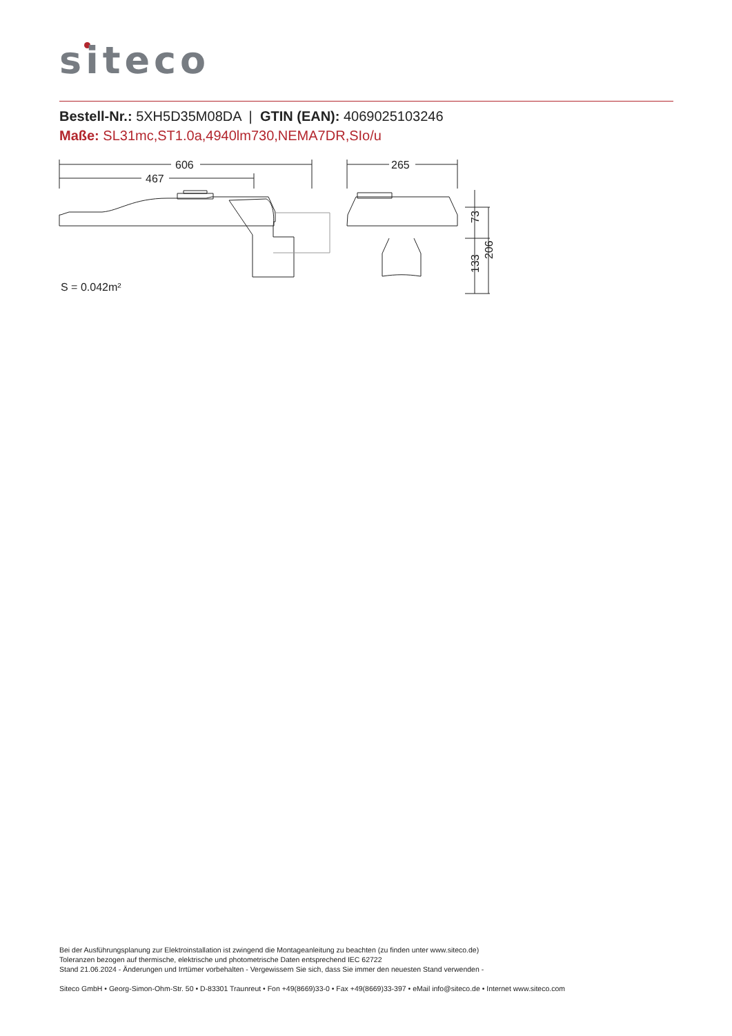siteco
Bestell-Nr.: 5XH5D35M08DA | GTIN (EAN): 4069025103246
Maße: SL31mc,ST1.0a,4940lm730,NEMA7DR,SIo/u
606
467
265
S = 0.042m²
73
133
206
Bei der Ausführungsplanung zur Elektroinstallation ist zwingend die Montageanleitung zu beachten (zu finden unter www.siteco.de)
Toleranzen bezogen auf thermische, elektrische und photometrische Daten entsprechend IEC 62722
Stand 21.06.2024 - Änderungen und Irrtümer vorbehalten - Vergewissern Sie sich, dass Sie immer den neuesten Stand verwenden -
Siteco GmbH • Georg-Simon-Ohm-Str. 50 • D-83301 Traunreut • Fon +49(8669)33-0 • Fax +49(8669)33-397 • eMail info@siteco.de • Internet www.siteco.com